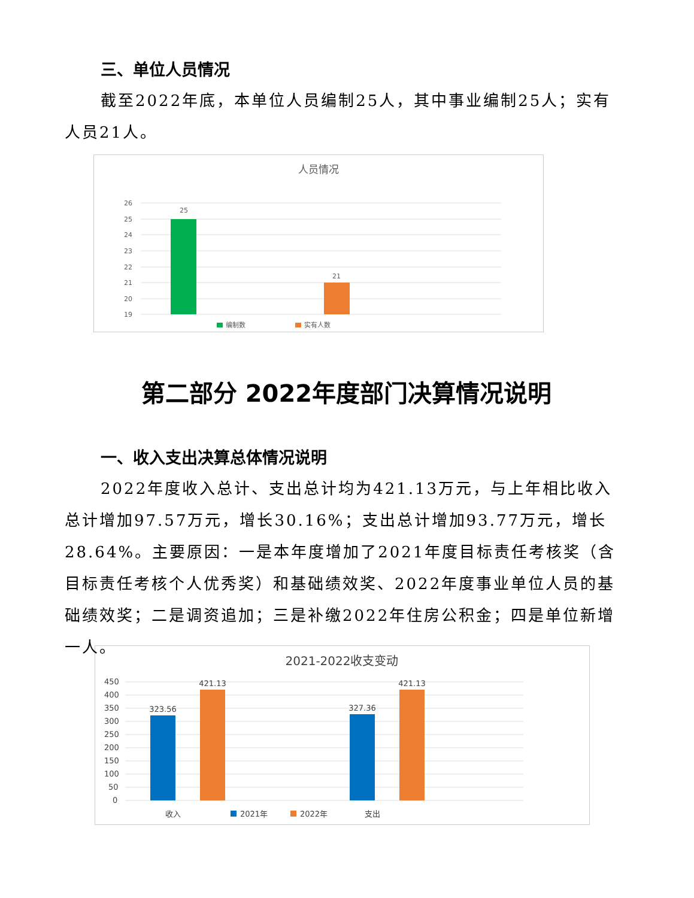三、单位人员情况
截至2022年底，本单位人员编制25人，其中事业编制25人；实有人员21人。
人员情况
26
25
24
23
22
21
20
19
25
21
编制数
实有人数
第二部分 2022年度部门决算情况说明
一、收入支出决算总体情况说明
2022年度收入总计、支出总计均为421.13万元，与上年相比收入总计增加97.57万元，增长30.16%；支出总计增加93.77万元，增长28.64%。主要原因：一是本年度增加了2021年度目标责任考核奖（含目标责任考核个人优秀奖）和基础绩效奖、2022年度事业单位人员的基础绩效奖；二是调资追加；三是补缴2022年住房公积金；四是单位新增一人。
2021-2022收支变动
450
400
350
300
250
200
150
100
50
0
323.56
421.13
327.36
421.13
收入
2021年
2022年
支出